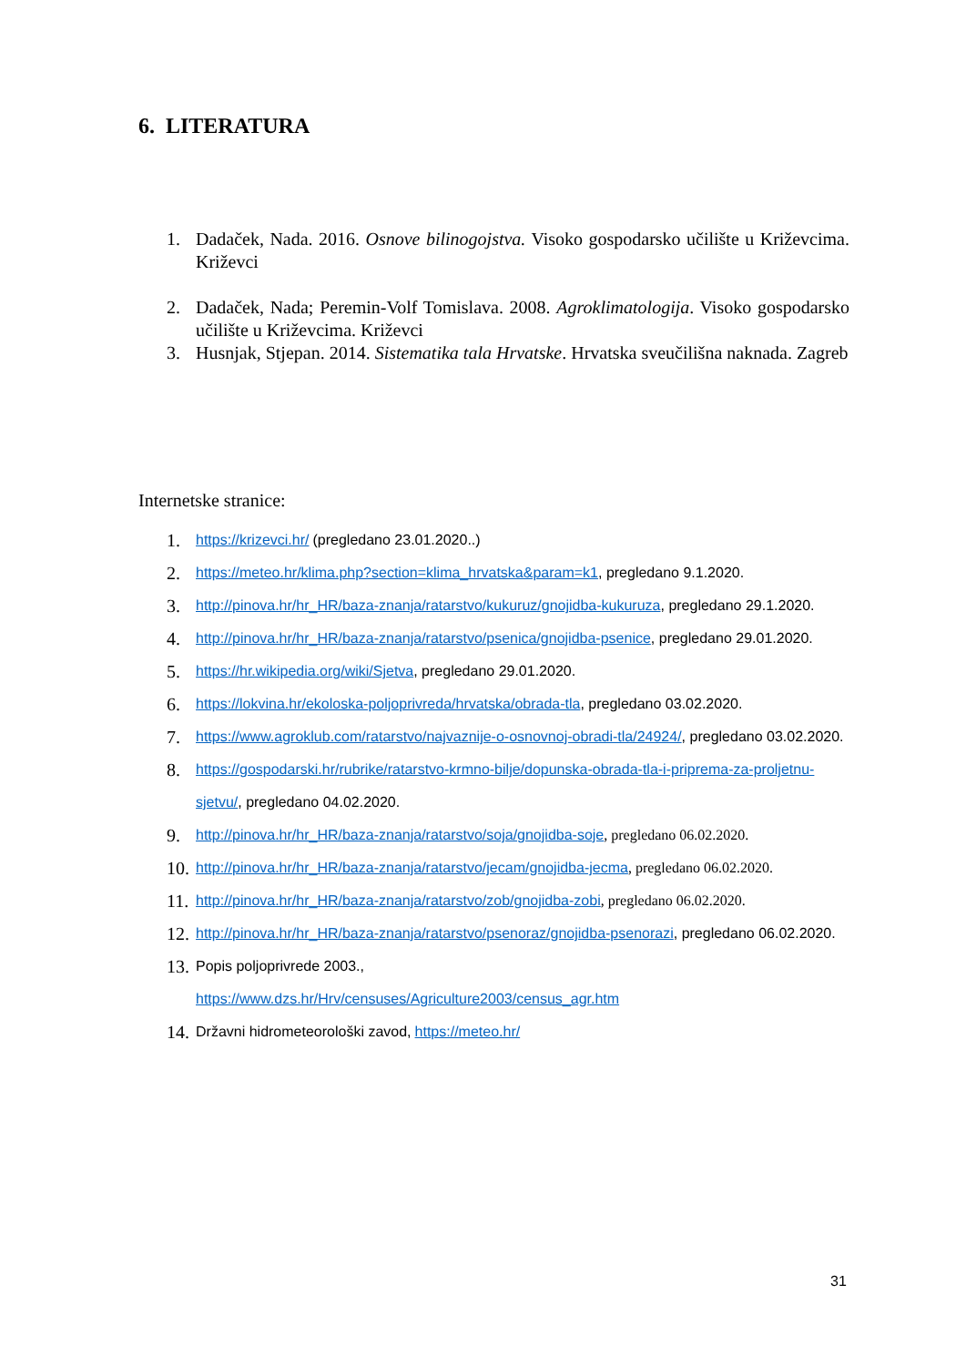6. LITERATURA
1. Dadaček, Nada. 2016. Osnove bilinogojstva. Visoko gospodarsko učilište u Križevcima. Križevci
2. Dadaček, Nada; Peremin-Volf Tomislava. 2008. Agroklimatologija. Visoko gospodarsko učilište u Križevcima. Križevci
3. Husnjak, Stjepan. 2014. Sistematika tala Hrvatske. Hrvatska sveučilišna naknada. Zagreb
Internetske stranice:
1. https://krizevci.hr/ (pregledano 23.01.2020..)
2. https://meteo.hr/klima.php?section=klima_hrvatska&param=k1, pregledano 9.1.2020.
3. http://pinova.hr/hr_HR/baza-znanja/ratarstvo/kukuruz/gnojidba-kukuruza, pregledano 29.1.2020.
4. http://pinova.hr/hr_HR/baza-znanja/ratarstvo/psenica/gnojidba-psenice, pregledano 29.01.2020.
5. https://hr.wikipedia.org/wiki/Sjetva, pregledano 29.01.2020.
6. https://lokvina.hr/ekoloska-poljoprivreda/hrvatska/obrada-tla, pregledano 03.02.2020.
7. https://www.agroklub.com/ratarstvo/najvaznije-o-osnovnoj-obradi-tla/24924/, pregledano 03.02.2020.
8. https://gospodarski.hr/rubrike/ratarstvo-krmno-bilje/dopunska-obrada-tla-i-priprema-za-proljetnu-sjetvu/, pregledano 04.02.2020.
9. http://pinova.hr/hr_HR/baza-znanja/ratarstvo/soja/gnojidba-soje, pregledano 06.02.2020.
10. http://pinova.hr/hr_HR/baza-znanja/ratarstvo/jecam/gnojidba-jecma, pregledano 06.02.2020.
11. http://pinova.hr/hr_HR/baza-znanja/ratarstvo/zob/gnojidba-zobi, pregledano 06.02.2020.
12. http://pinova.hr/hr_HR/baza-znanja/ratarstvo/psenoraz/gnojidba-psenorazi, pregledano 06.02.2020.
13. Popis poljoprivrede 2003.,
https://www.dzs.hr/Hrv/censuses/Agriculture2003/census_agr.htm
14. Državni hidrometeorološki zavod, https://meteo.hr/
31